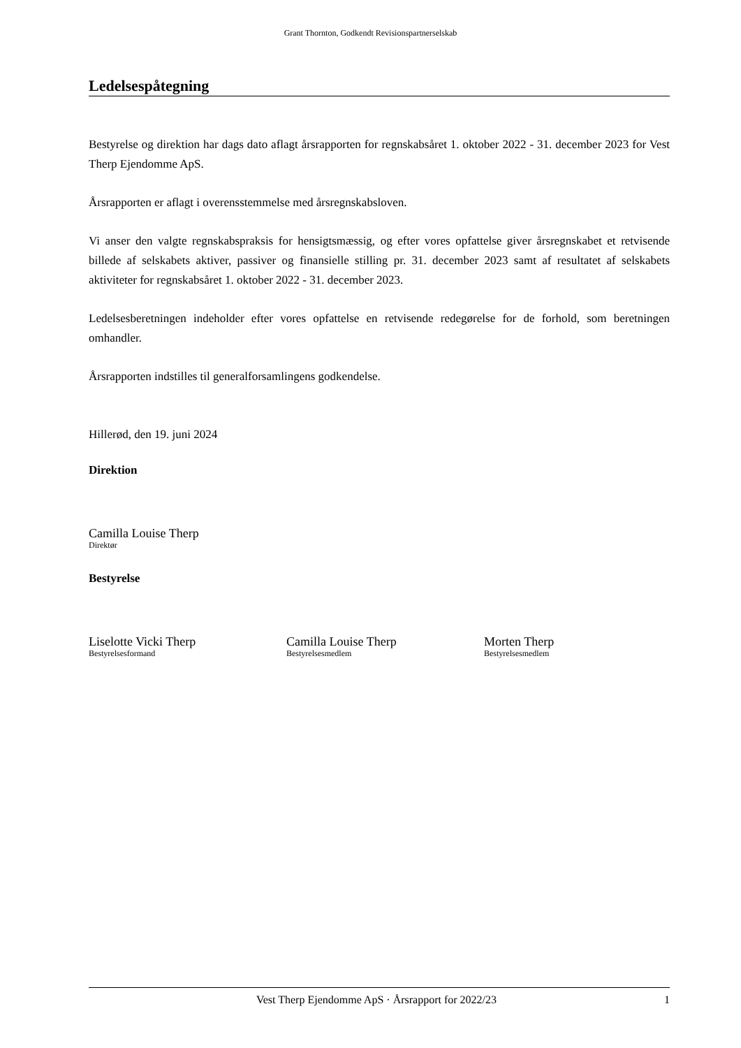Grant Thornton, Godkendt Revisionspartnerselskab
Ledelsespåtegning
Bestyrelse og direktion har dags dato aflagt årsrapporten for regnskabsåret 1. oktober 2022 - 31. december 2023 for Vest Therp Ejendomme ApS.
Årsrapporten er aflagt i overensstemmelse med årsregnskabsloven.
Vi anser den valgte regnskabspraksis for hensigtsmæssig, og efter vores opfattelse giver årsregnskabet et retvisende billede af selskabets aktiver, passiver og finansielle stilling pr. 31. december 2023 samt af resultatet af selskabets aktiviteter for regnskabsåret 1. oktober 2022 - 31. december 2023.
Ledelsesberetningen indeholder efter vores opfattelse en retvisende redegørelse for de forhold, som beretningen omhandler.
Årsrapporten indstilles til generalforsamlingens godkendelse.
Hillerød, den 19. juni 2024
Direktion
Camilla Louise Therp
Direktør
Bestyrelse
Liselotte Vicki Therp
Bestyrelsesformand
Camilla Louise Therp
Bestyrelsesmedlem
Morten Therp
Bestyrelsesmedlem
Vest Therp Ejendomme ApS · Årsrapport for 2022/23 1